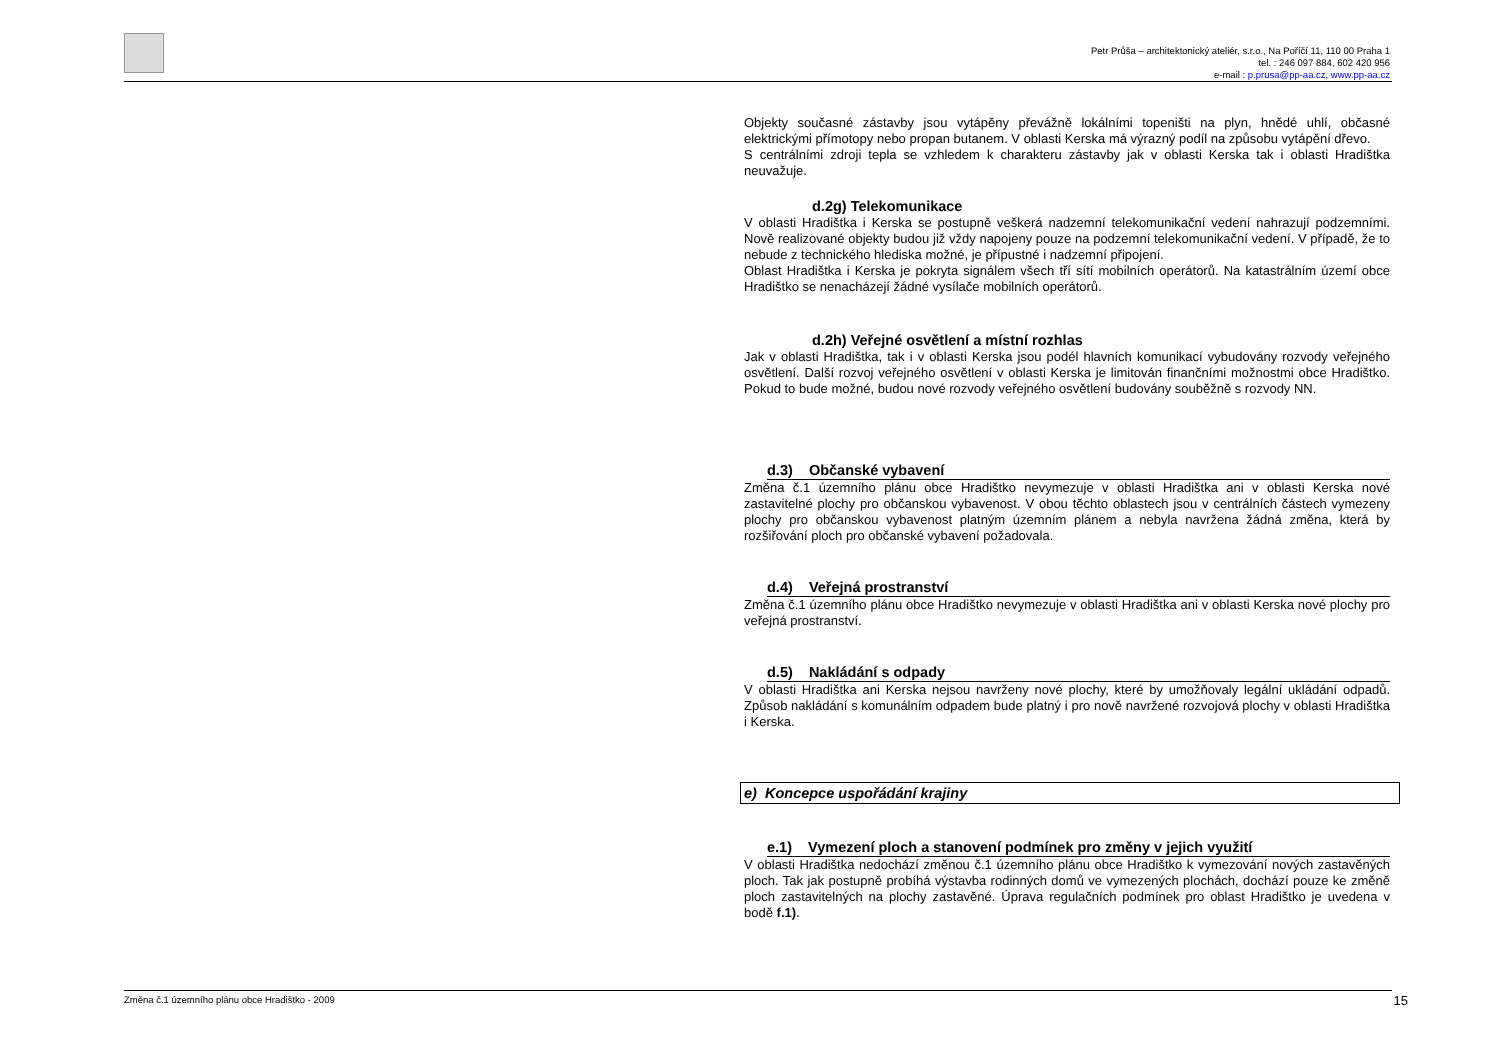Petr Průša – architektonický ateliér, s.r.o., Na Poříčí 11, 110 00 Praha 1
tel. : 246 097 884, 602 420 956
e-mail : p.prusa@pp-aa.cz, www.pp-aa.cz
Objekty současné zástavby jsou vytápěny převážně lokálními topeništi na plyn, hnědé uhlí, občasné elektrickými přímotopy nebo propan butanem. V oblasti Kerska má výrazný podíl na způsobu vytápění dřevo.
S centrálními zdroji tepla se vzhledem k charakteru zástavby jak v oblasti Kerska tak i oblasti Hradištka neuvažuje.
d.2g) Telekomunikace
V oblasti Hradištka i Kerska se postupně veškerá nadzemní telekomunikační vedení nahrazují podzemními. Nově realizované objekty budou již vždy napojeny pouze na podzemní telekomunikační vedení. V případě, že to nebude z technického hlediska možné, je přípustné i nadzemní připojení.
Oblast Hradištka i Kerska je pokryta signálem všech tří sítí mobilních operátorů. Na katastrálním území obce Hradištko se nenacházejí žádné vysílače mobilních operátorů.
d.2h) Veřejné osvětlení a místní rozhlas
Jak v oblasti Hradištka, tak i v oblasti Kerska jsou podél hlavních komunikací vybudovány rozvody veřejného osvětlení. Další rozvoj veřejného osvětlení v oblasti Kerska je limitován finančními možnostmi obce Hradištko. Pokud to bude možné, budou nové rozvody veřejného osvětlení budovány souběžně s rozvody NN.
d.3) Občanské vybavení
Změna č.1 územního plánu obce Hradištko nevymezuje v oblasti Hradištka ani v oblasti Kerska nové zastavitelné plochy pro občanskou vybavenost. V obou těchto oblastech jsou v centrálních částech vymezeny plochy pro občanskou vybavenost platným územním plánem a nebyla navržena žádná změna, která by rozšiřování ploch pro občanské vybavení požadovala.
d.4) Veřejná prostranství
Změna č.1 územního plánu obce Hradištko nevymezuje v oblasti Hradištka ani v oblasti Kerska nové plochy pro veřejná prostranství.
d.5) Nakládání s odpady
V oblasti Hradištka ani Kerska nejsou navrženy nové plochy, které by umožňovaly legální ukládání odpadů. Způsob nakládání s komunálním odpadem bude platný i pro nově navržené rozvojová plochy v oblasti Hradištka i Kerska.
e) Koncepce uspořádání krajiny
e.1) Vymezení ploch a stanovení podmínek pro změny v jejich využití
V oblasti Hradištka nedochází změnou č.1 územního plánu obce Hradištko k vymezování nových zastavěných ploch. Tak jak postupně probíhá výstavba rodinných domů ve vymezených plochách, dochází pouze ke změně ploch zastavitelných na plochy zastavěné. Úprava regulačních podmínek pro oblast Hradištko je uvedena v bodě f.1).
Změna č.1 územního plánu obce Hradištko - 2009 15